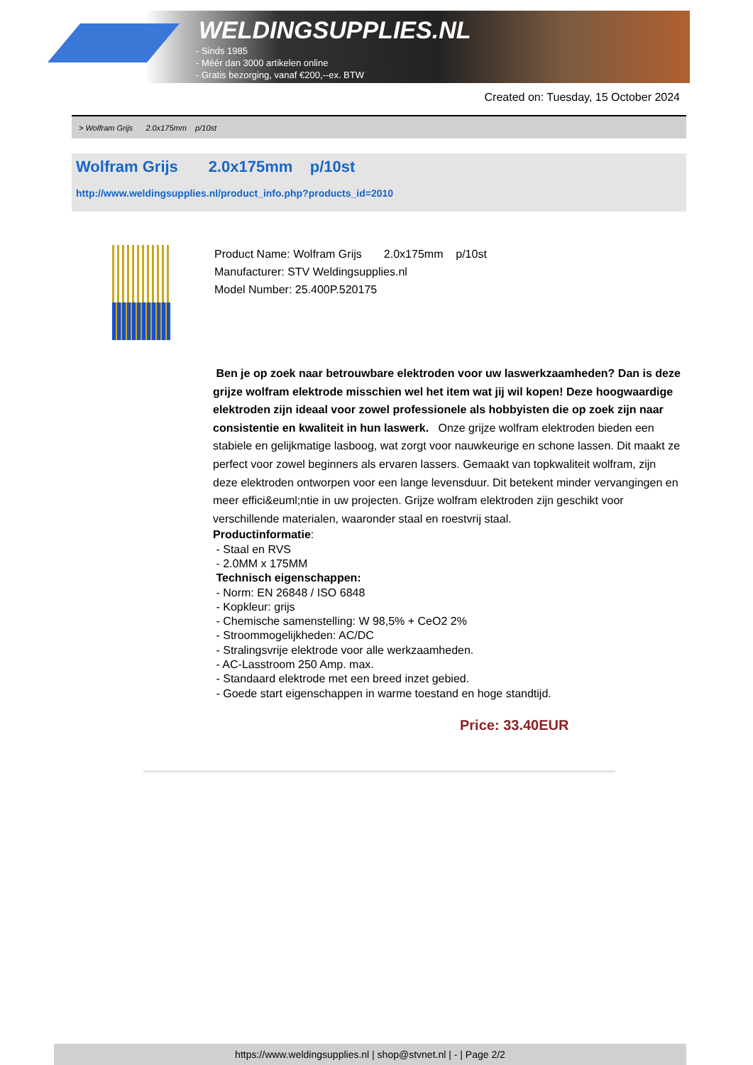WELDINGSUPPLIES.NL
- Sinds 1985
- Méér dan 3000 artikelen online
- Gratis bezorging, vanaf €200,--ex. BTW
Created on: Tuesday, 15 October 2024
> Wolfram Grijs 2.0x175mm p/10st
Wolfram Grijs 2.0x175mm p/10st
http://www.weldingsupplies.nl/product_info.php?products_id=2010
Product Name: Wolfram Grijs 2.0x175mm p/10st
Manufacturer: STV Weldingsupplies.nl
Model Number: 25.400P.520175
Ben je op zoek naar betrouwbare elektroden voor uw laswerkzaamheden? Dan is deze grijze wolfram elektrode misschien wel het item wat jij wil kopen! Deze hoogwaardige elektroden zijn ideaal voor zowel professionele als hobbyisten die op zoek zijn naar consistentie en kwaliteit in hun laswerk. Onze grijze wolfram elektroden bieden een stabiele en gelijkmatige lasboog, wat zorgt voor nauwkeurige en schone lassen. Dit maakt ze perfect voor zowel beginners als ervaren lassers. Gemaakt van topkwaliteit wolfram, zijn deze elektroden ontworpen voor een lange levensduur. Dit betekent minder vervangingen en meer effici&euml;ntie in uw projecten. Grijze wolfram elektroden zijn geschikt voor verschillende materialen, waaronder staal en roestvrij staal.
Productinformatie:
- Staal en RVS
- 2.0MM x 175MM
Technisch eigenschappen:
- Norm: EN 26848 / ISO 6848
- Kopkleur: grijs
- Chemische samenstelling: W 98,5% + CeO2 2%
- Stroommogelijkheden: AC/DC
- Stralingsvrije elektrode voor alle werkzaamheden.
- AC-Lasstroom 250 Amp. max.
- Standaard elektrode met een breed inzet gebied.
- Goede start eigenschappen in warme toestand en hoge standtijd.
Price: 33.40EUR
https://www.weldingsupplies.nl | shop@stvnet.nl | - | Page 2/2